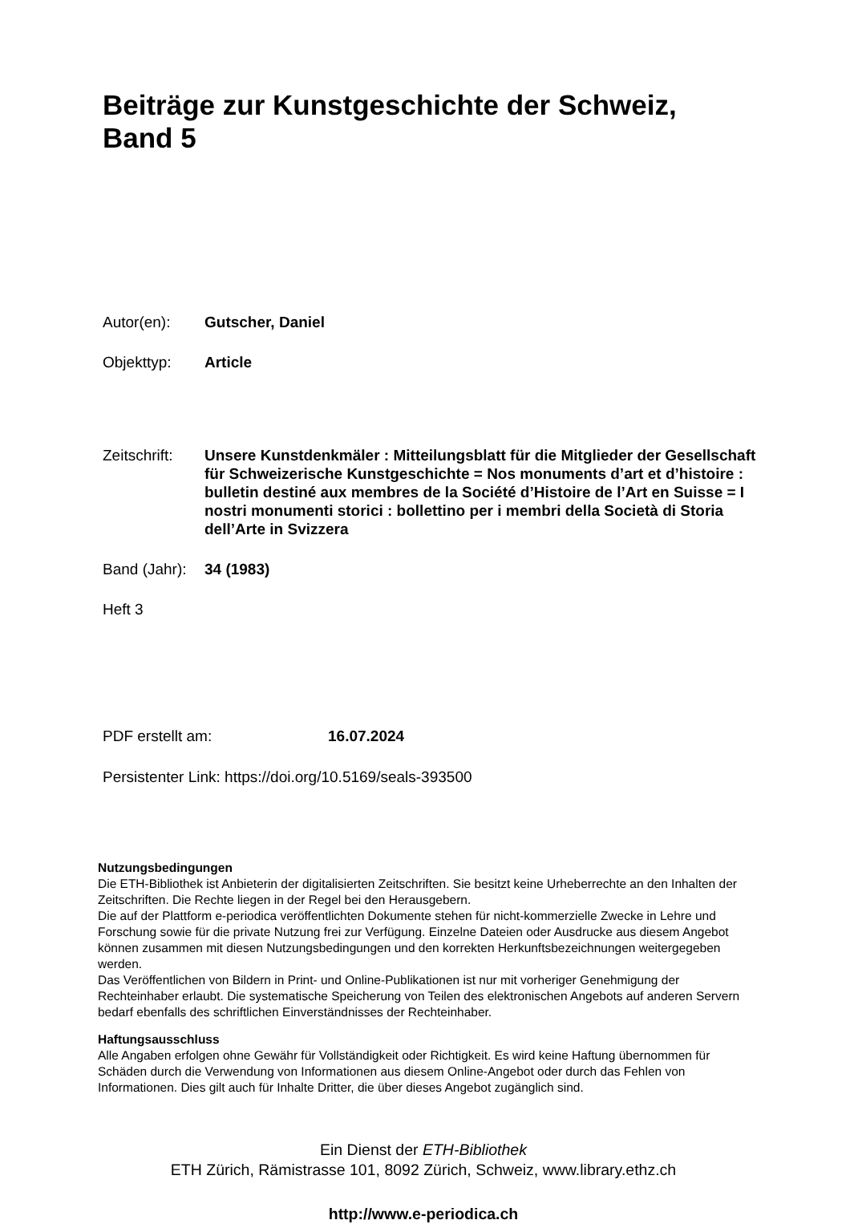Beiträge zur Kunstgeschichte der Schweiz,
Band 5
Autor(en): Gutscher, Daniel
Objekttyp: Article
Zeitschrift:
Unsere Kunstdenkmäler : Mitteilungsblatt für die Mitglieder der Gesellschaft für Schweizerische Kunstgeschichte = Nos monuments d’art et d’histoire : bulletin destiné aux membres de la Société d’Histoire de l’Art en Suisse = I nostri monumenti storici : bollettino per i membri della Società di Storia dell’Arte in Svizzera
Band (Jahr):
34 (1983)
Heft 3
PDF erstellt am: 16.07.2024
Persistenter Link: https://doi.org/10.5169/seals-393500
Nutzungsbedingungen
Die ETH-Bibliothek ist Anbieterin der digitalisierten Zeitschriften. Sie besitzt keine Urheberrechte an den Inhalten der Zeitschriften. Die Rechte liegen in der Regel bei den Herausgebern.
Die auf der Plattform e-periodica veröffentlichten Dokumente stehen für nicht-kommerzielle Zwecke in Lehre und Forschung sowie für die private Nutzung frei zur Verfügung. Einzelne Dateien oder Ausdrucke aus diesem Angebot können zusammen mit diesen Nutzungsbedingungen und den korrekten Herkunftsbezeichnungen weitergegeben werden.
Das Veröffentlichen von Bildern in Print- und Online-Publikationen ist nur mit vorheriger Genehmigung der Rechteinhaber erlaubt. Die systematische Speicherung von Teilen des elektronischen Angebots auf anderen Servern bedarf ebenfalls des schriftlichen Einverständnisses der Rechteinhaber.
Haftungsausschluss
Alle Angaben erfolgen ohne Gewähr für Vollständigkeit oder Richtigkeit. Es wird keine Haftung übernommen für Schäden durch die Verwendung von Informationen aus diesem Online-Angebot oder durch das Fehlen von Informationen. Dies gilt auch für Inhalte Dritter, die über dieses Angebot zugänglich sind.
Ein Dienst der ETH-Bibliothek
ETH Zürich, Rämistrasse 101, 8092 Zürich, Schweiz, www.library.ethz.ch
http://www.e-periodica.ch